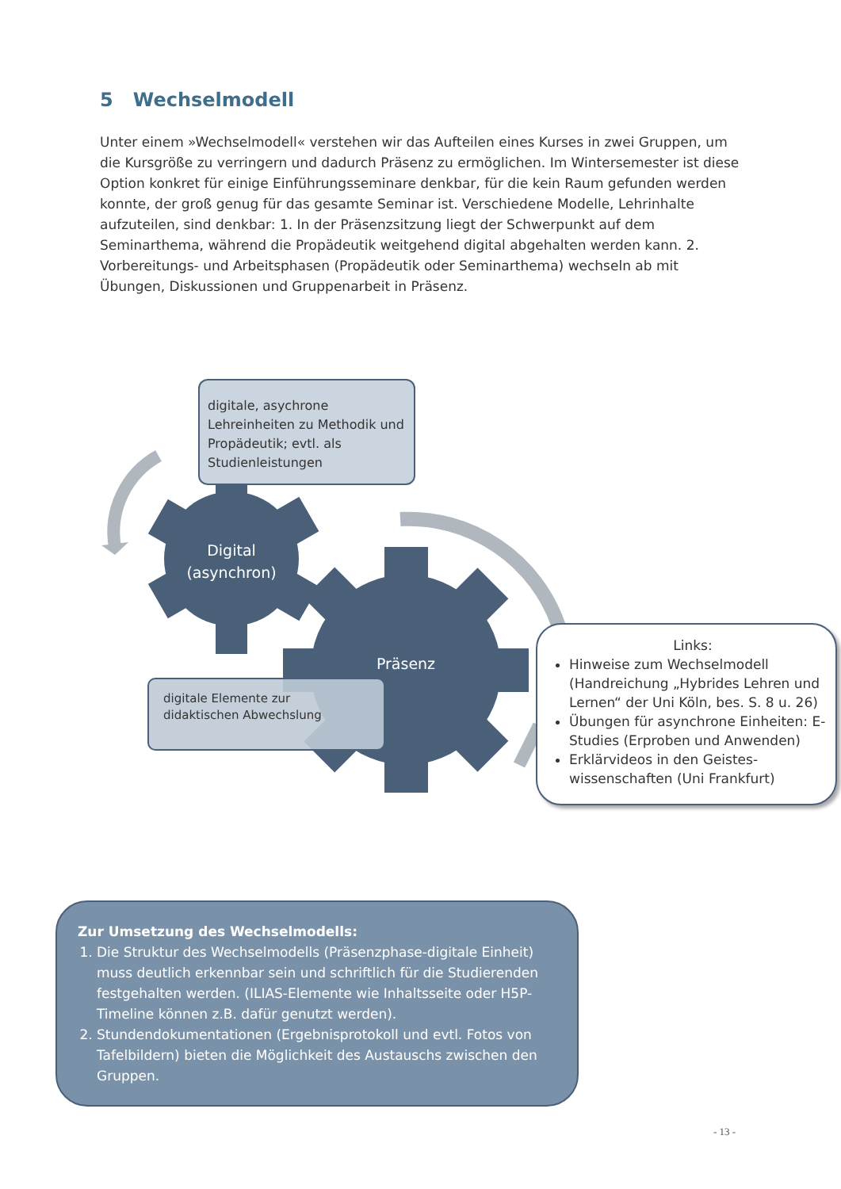5 Wechselmodell
Unter einem »Wechselmodell« verstehen wir das Aufteilen eines Kurses in zwei Gruppen, um die Kursgröße zu verringern und dadurch Präsenz zu ermöglichen. Im Wintersemester ist diese Option konkret für einige Einführungsseminare denkbar, für die kein Raum gefunden werden konnte, der groß genug für das gesamte Seminar ist. Verschiedene Modelle, Lehrinhalte aufzuteilen, sind denkbar: 1. In der Präsenzsitzung liegt der Schwerpunkt auf dem Seminarthema, während die Propädeutik weitgehend digital abgehalten werden kann. 2. Vorbereitungs- und Arbeitsphasen (Propädeutik oder Seminarthema) wechseln ab mit Übungen, Diskussionen und Gruppenarbeit in Präsenz.
digitale, asychrone Lehreinheiten zu Methodik und Propädeutik; evtl. als Studienleistungen
Digital
(asynchron)
Präsenz
digitale Elemente zur didaktischen Abwechslung
Links:
Hinweise zum Wechselmodell (Handreichung „Hybrides Lehren und Lernen“ der Uni Köln, bes. S. 8 u. 26)
Übungen für asynchrone Einheiten: E-Studies (Erproben und Anwenden)
Erklärvideos in den Geistes-wissenschaften (Uni Frankfurt)
Zur Umsetzung des Wechselmodells:
1. Die Struktur des Wechselmodells (Präsenzphase-digitale Einheit) muss deutlich erkennbar sein und schriftlich für die Studierenden festgehalten werden. (ILIAS-Elemente wie Inhaltsseite oder H5P-Timeline können z.B. dafür genutzt werden).
2. Stundendokumentationen (Ergebnisprotokoll und evtl. Fotos von Tafelbildern) bieten die Möglichkeit des Austauschs zwischen den Gruppen.
- 13 -